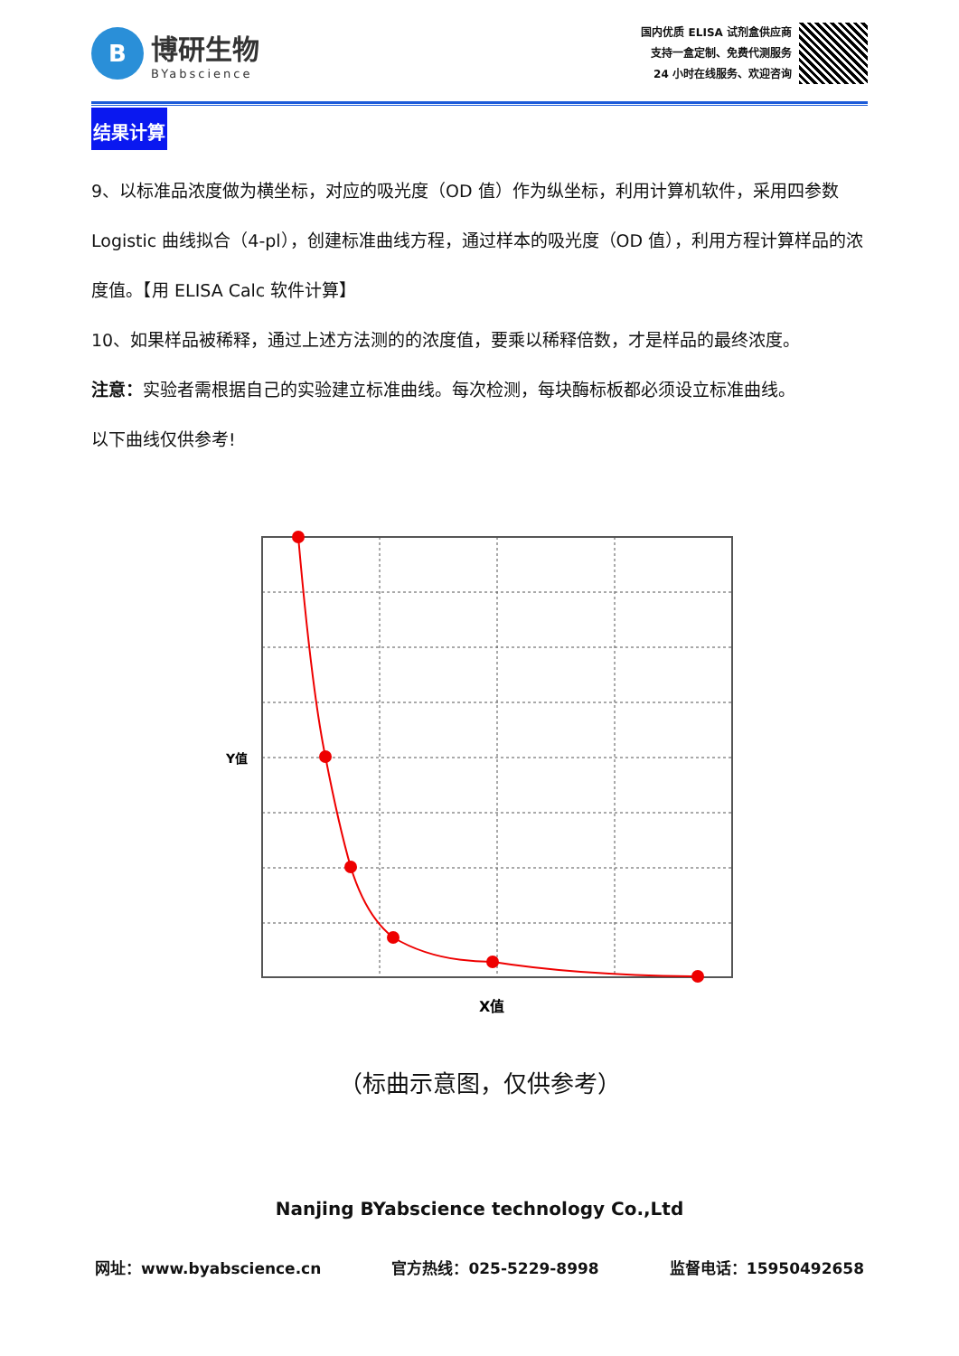B
博研生物
BYabscience
国内优质 ELISA 试剂盒供应商
支持一盒定制、免费代测服务
24 小时在线服务、欢迎咨询
结果计算
9、以标准品浓度做为横坐标，对应的吸光度（OD 值）作为纵坐标，利用计算机软件，采用四参数 Logistic 曲线拟合（4-pl），创建标准曲线方程，通过样本的吸光度（OD 值），利用方程计算样品的浓度值。【用 ELISA Calc 软件计算】
10、如果样品被稀释，通过上述方法测的的浓度值，要乘以稀释倍数，才是样品的最终浓度。
注意：实验者需根据自己的实验建立标准曲线。每次检测，每块酶标板都必须设立标准曲线。
以下曲线仅供参考!
Y值
X值
（标曲示意图，仅供参考）
Nanjing BYabscience technology Co.,Ltd
网址：www.byabscience.cn 官方热线：025-5229-8998 监督电话：15950492658